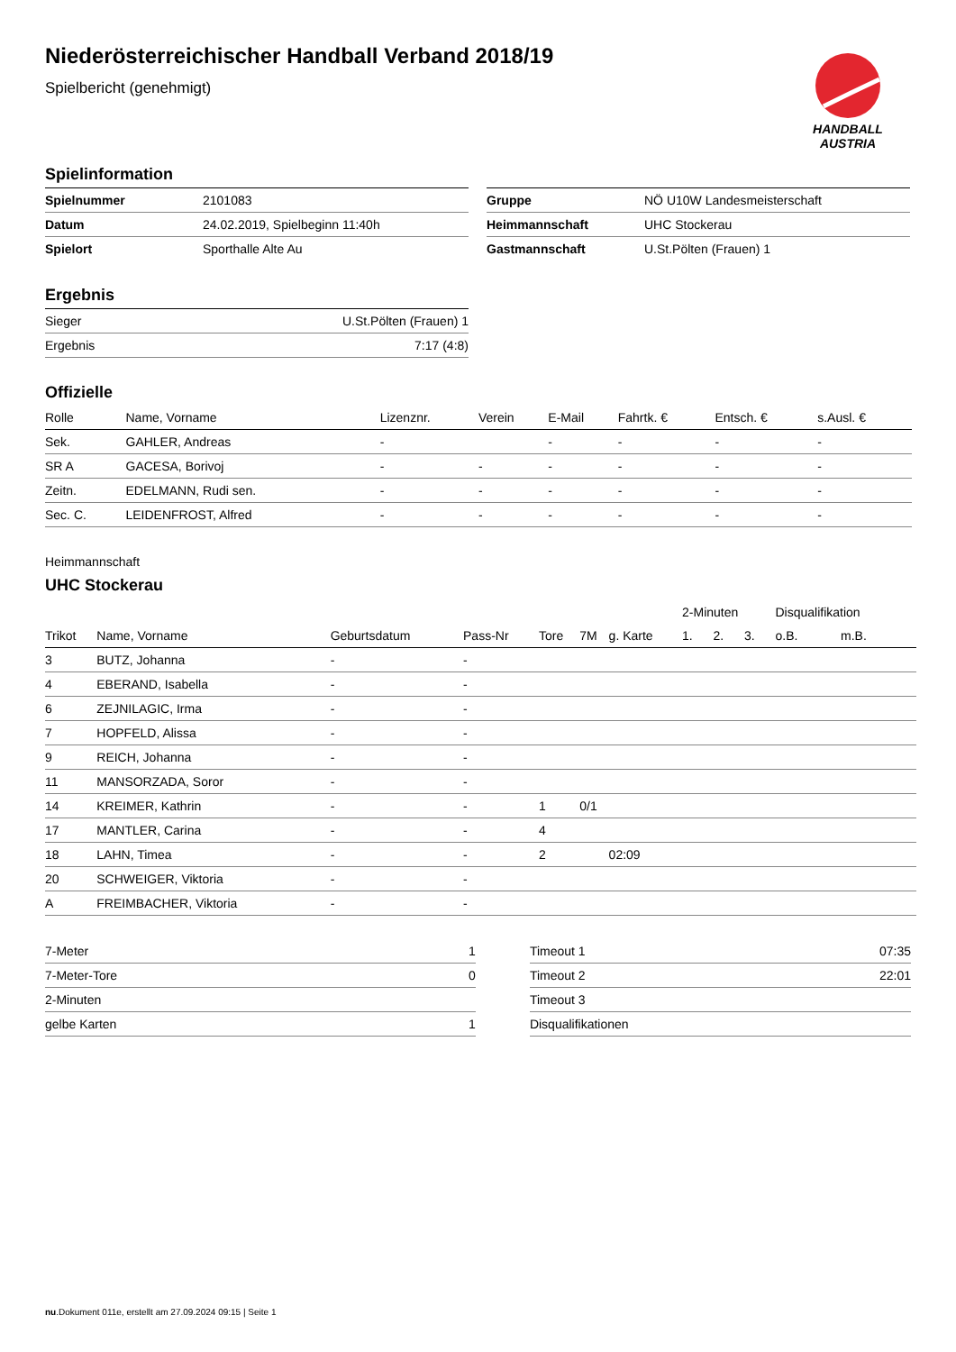HANDBALL
AUSTRIA
Niederösterreichischer Handball Verband 2018/19
Spielbericht (genehmigt)
Spielinformation
| Spielnummer | 2101083 |
| Datum | 24.02.2019, Spielbeginn 11:40h |
| Spielort | Sporthalle Alte Au |
| Gruppe | NÖ U10W Landesmeisterschaft |
| Heimmannschaft | UHC Stockerau |
| Gastmannschaft | U.St.Pölten (Frauen) 1 |
Ergebnis
| Sieger | U.St.Pölten (Frauen) 1 |
| Ergebnis | 7:17 (4:8) |
Offizielle
| Rolle | Name, Vorname | Lizenznr. | Verein | E-Mail | Fahrtk. € | Entsch. € | s.Ausl. € |
| --- | --- | --- | --- | --- | --- | --- | --- |
| Sek. | GAHLER, Andreas | - | | - | - | - | - |
| SR A | GACESA, Borivoj | - | - | - | - | - | - |
| Zeitn. | EDELMANN, Rudi sen. | - | - | - | - | - | - |
| Sec. C. | LEIDENFROST, Alfred | - | - | - | - | - | - |
Heimmannschaft
UHC Stockerau
| | | | | | | | 2-Minuten | | | Disqualifikation | |
| Trikot | Name, Vorname | Geburtsdatum | Pass-Nr | Tore | 7M | g. Karte | 1. | 2. | 3. | o.B. | m.B. |
| 3 | BUTZ, Johanna | - | - | | | | | | | | |
| 4 | EBERAND, Isabella | - | - | | | | | | | | |
| 6 | ZEJNILAGIC, Irma | - | - | | | | | | | | |
| 7 | HOPFELD, Alissa | - | - | | | | | | | | |
| 9 | REICH, Johanna | - | - | | | | | | | | |
| 11 | MANSORZADA, Soror | - | - | | | | | | | | |
| 14 | KREIMER, Kathrin | - | - | 1 | 0/1 | | | | | | |
| 17 | MANTLER, Carina | - | - | 4 | | | | | | | |
| 18 | LAHN, Timea | - | - | 2 | | 02:09 | | | | | |
| 20 | SCHWEIGER, Viktoria | - | - | | | | | | | | |
| A | FREIMBACHER, Viktoria | - | - | | | | | | | | |
| 7-Meter | 1 |
| 7-Meter-Tore | 0 |
| 2-Minuten | |
| gelbe Karten | 1 |
| Timeout 1 | 07:35 |
| Timeout 2 | 22:01 |
| Timeout 3 | |
| Disqualifikationen | |
nu.Dokument 011e, erstellt am 27.09.2024 09:15 | Seite 1